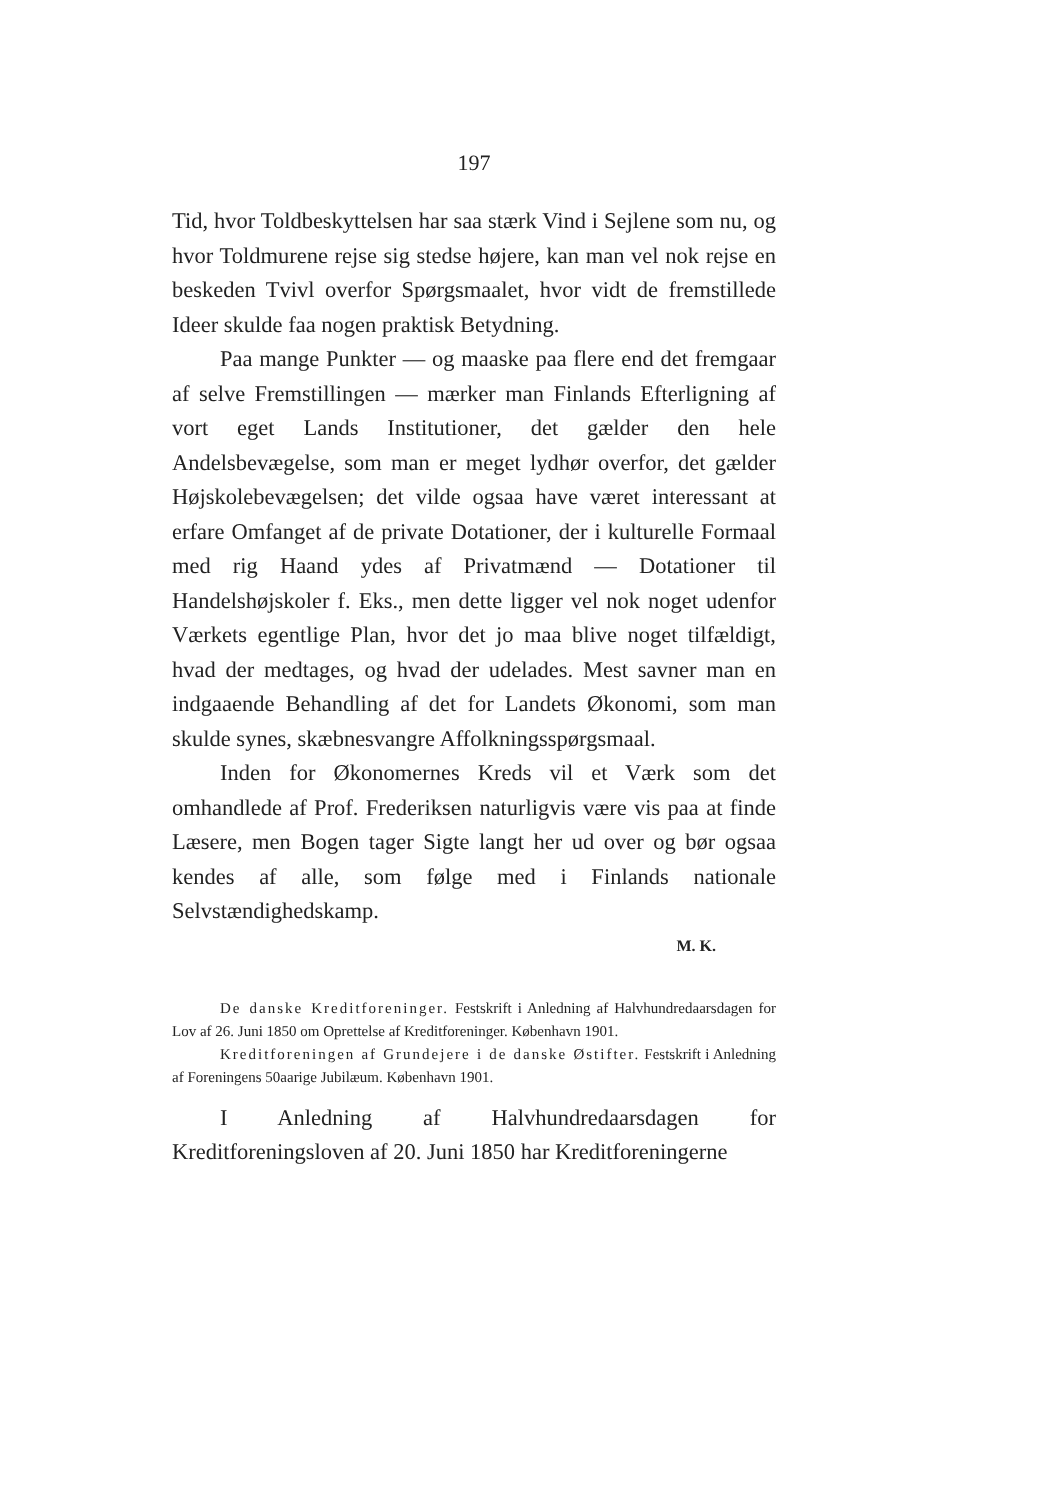197
Tid, hvor Toldbeskyttelsen har saa stærk Vind i Sejlene som nu, og hvor Toldmurene rejse sig stedse højere, kan man vel nok rejse en beskeden Tvivl overfor Spørgsmaalet, hvor vidt de fremstillede Ideer skulde faa nogen praktisk Betydning.
Paa mange Punkter — og maaske paa flere end det fremgaar af selve Fremstillingen — mærker man Finlands Efterligning af vort eget Lands Institutioner, det gælder den hele Andelsbevægelse, som man er meget lydhør overfor, det gælder Højskolebevægelsen; det vilde ogsaa have været interessant at erfare Omfanget af de private Dotationer, der i kulturelle Formaal med rig Haand ydes af Privatmænd — Dotationer til Handelshøjskoler f. Eks., men dette ligger vel nok noget udenfor Værkets egentlige Plan, hvor det jo maa blive noget tilfældigt, hvad der medtages, og hvad der udelades. Mest savner man en indgaaende Behandling af det for Landets Økonomi, som man skulde synes, skæbnesvangre Affolkningsspørgsmaal.
Inden for Økonomernes Kreds vil et Værk som det omhandlede af Prof. Frederiksen naturligvis være vis paa at finde Læsere, men Bogen tager Sigte langt her ud over og bør ogsaa kendes af alle, som følge med i Finlands nationale Selvstændighedskamp.
M. K.
De danske Kreditforeninger. Festskrift i Anledning af Halvhundredaarsdagen for Lov af 26. Juni 1850 om Oprettelse af Kreditforeninger. København 1901.
Kreditforeningen af Grundejere i de danske Østifter. Festskrift i Anledning af Foreningens 50aarige Jubilæum. København 1901.
I Anledning af Halvhundredaarsdagen for Kreditforeningsloven af 20. Juni 1850 har Kreditforeningerne